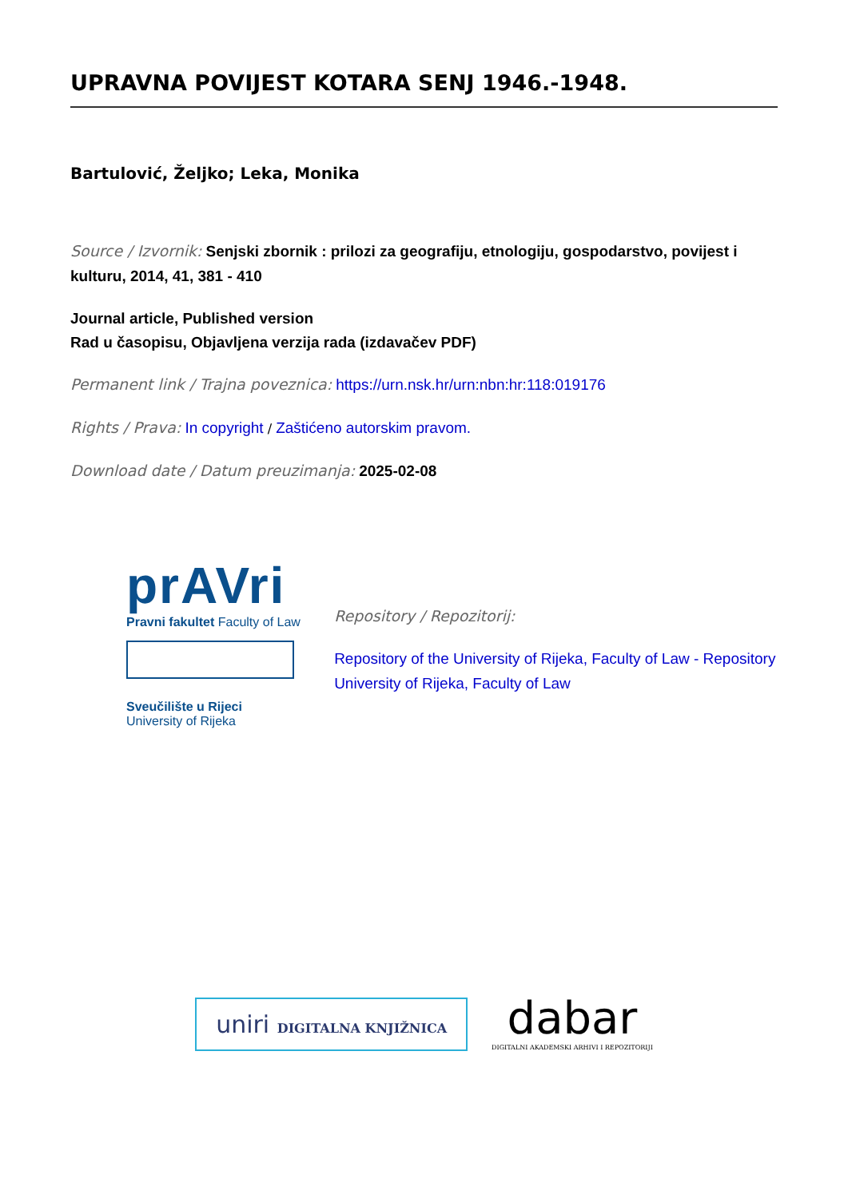UPRAVNA POVIJEST KOTARA SENJ 1946.-1948.
Bartulović, Željko; Leka, Monika
Source / Izvornik: Senjski zbornik : prilozi za geografiju, etnologiju, gospodarstvo, povijest i kulturu, 2014, 41, 381 - 410
Journal article, Published version
Rad u časopisu, Objavljena verzija rada (izdavačev PDF)
Permanent link / Trajna poveznica: https://urn.nsk.hr/urn:nbn:hr:118:019176
Rights / Prava: In copyright / Zaštićeno autorskim pravom.
Download date / Datum preuzimanja: 2025-02-08
prAVri
Pravni fakultet Faculty of Law
Sveučilište u Rijeci
University of Rijeka
Repository / Repozitorij:
Repository of the University of Rijeka, Faculty of Law - Repository University of Rijeka, Faculty of Law
uniri DIGITALNA KNJIŽNICA
dabar
DIGITALNI AKADEMSKI ARHIVI I REPOZITORIJI